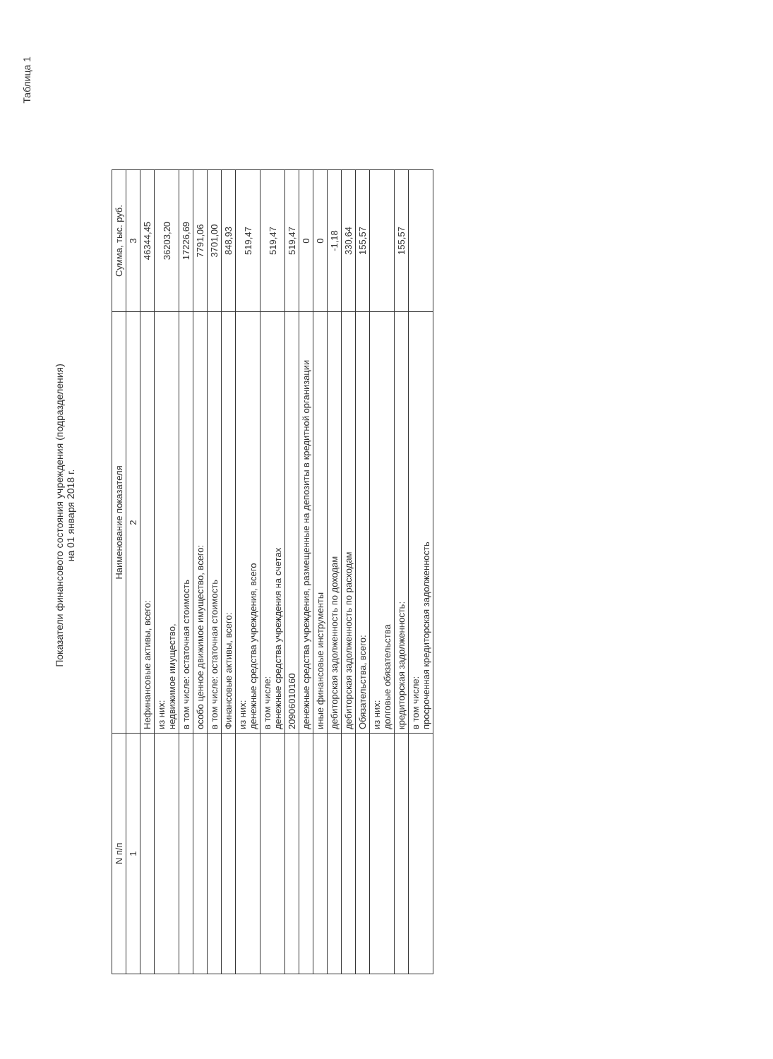Таблица 1
Показатели финансового состояния учреждения (подразделения)
на 01 января 2018 г.
| N п/п | Наименование показателя | Сумма, тыс. руб. |
| --- | --- | --- |
| 1 | 2 | 3 |
| | Нефинансовые активы, всего: | 46344,45 |
| | из них: недвижимое имущество, | 36203,20 |
| | в том числе: остаточная стоимость | 17226,69 |
| | особо ценное движимое имущество, всего: | 7791,06 |
| | в том числе: остаточная стоимость | 3701,00 |
| | Финансовые активы, всего: | 848,93 |
| | из них: денежные средства учреждения, всего | 519,47 |
| | в том числе: денежные средства учреждения на счетах | 519,47 |
| | 20906010160 | 519,47 |
| | денежные средства учреждения, размещенные на депозиты в кредитной организации | 0 |
| | иные финансовые инструменты | 0 |
| | дебиторская задолженность по доходам | -1,18 |
| | дебиторская задолженность по расходам | 330,64 |
| | Обязательства, всего: | 155,57 |
| | из них: долговые обязательства | |
| | кредиторская задолженность: | 155,57 |
| | в том числе: просроченная кредиторская задолженность | |